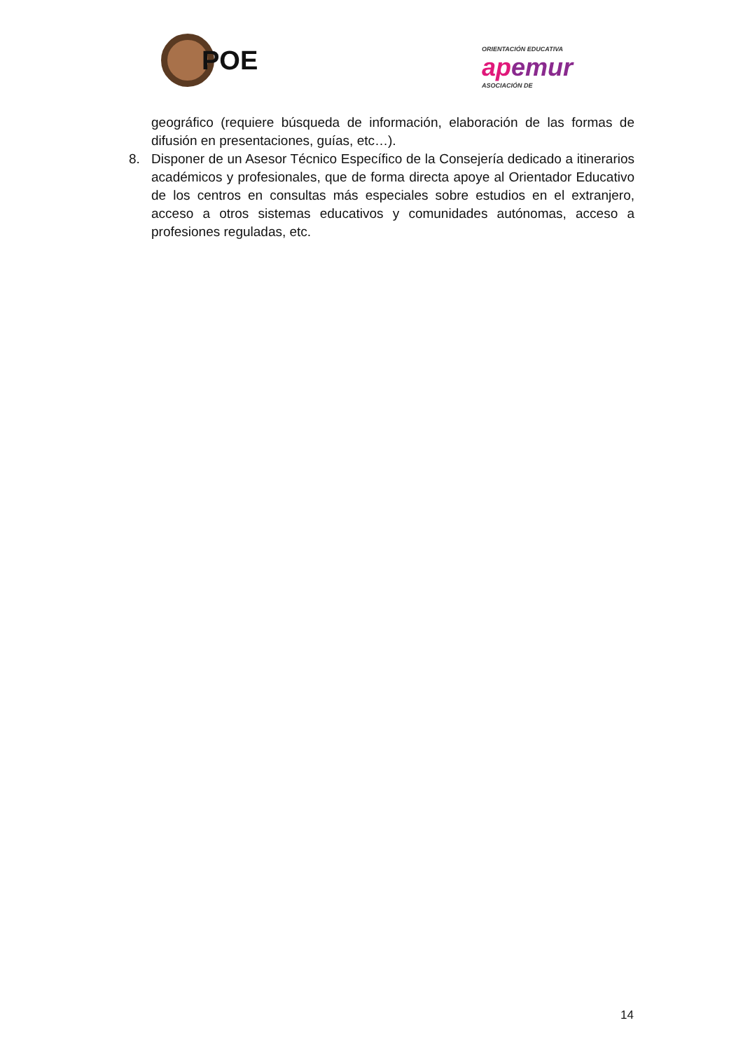POE
ORIENTACIÓN EDUCATIVA
apemur
ASOCIACIÓN DE
geográfico (requiere búsqueda de información, elaboración de las formas de difusión en presentaciones, guías, etc…).
8. Disponer de un Asesor Técnico Específico de la Consejería dedicado a itinerarios académicos y profesionales, que de forma directa apoye al Orientador Educativo de los centros en consultas más especiales sobre estudios en el extranjero, acceso a otros sistemas educativos y comunidades autónomas, acceso a profesiones reguladas, etc.
14